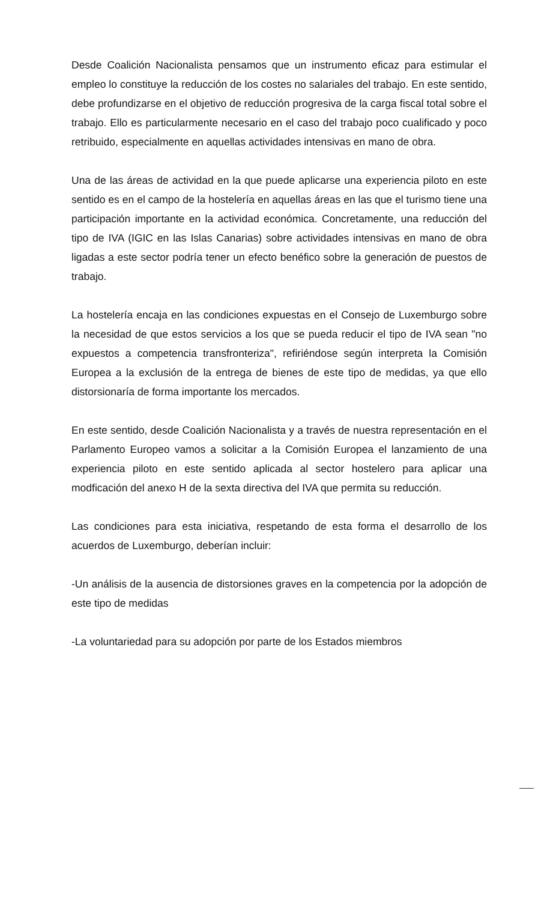Desde Coalición Nacionalista pensamos que un instrumento eficaz para estimular el empleo lo constituye la reducción de los costes no salariales del trabajo. En este sentido, debe profundizarse en el objetivo de reducción progresiva de la carga fiscal total sobre el trabajo. Ello es particularmente necesario en el caso del trabajo poco cualificado y poco retribuido, especialmente en aquellas actividades intensivas en mano de obra.
Una de las áreas de actividad en la que puede aplicarse una experiencia piloto en este sentido es en el campo de la hostelería en aquellas áreas en las que el turismo tiene una participación importante en la actividad económica. Concretamente, una reducción del tipo de IVA (IGIC en las Islas Canarias) sobre actividades intensivas en mano de obra ligadas a este sector podría tener un efecto benéfico sobre la generación de puestos de trabajo.
La hostelería encaja en las condiciones expuestas en el Consejo de Luxemburgo sobre la necesidad de que estos servicios a los que se pueda reducir el tipo de IVA sean "no expuestos a competencia transfronteriza", refiriéndose según interpreta la Comisión Europea a la exclusión de la entrega de bienes de este tipo de medidas, ya que ello distorsionaría de forma importante los mercados.
En este sentido, desde Coalición Nacionalista y a través de nuestra representación en el Parlamento Europeo vamos a solicitar a la Comisión Europea el lanzamiento de una experiencia piloto en este sentido aplicada al sector hostelero para aplicar una modficación del anexo H de la sexta directiva del IVA que permita su reducción.
Las condiciones para esta iniciativa, respetando de esta forma el desarrollo de los acuerdos de Luxemburgo, deberían incluir:
-Un análisis de la ausencia de distorsiones graves en la competencia por la adopción de este tipo de medidas
-La voluntariedad para su adopción por parte de los Estados miembros